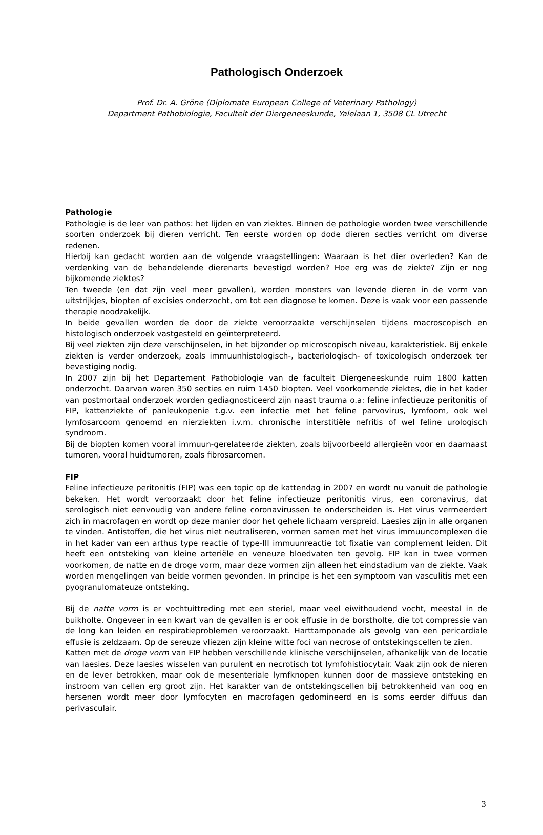Pathologisch Onderzoek
Prof. Dr. A. Gröne (Diplomate European College of Veterinary Pathology)
Department Pathobiologie, Faculteit der Diergeneeskunde, Yalelaan 1, 3508 CL Utrecht
Pathologie
Pathologie is de leer van pathos: het lijden en van ziektes. Binnen de pathologie worden twee verschillende soorten onderzoek bij dieren verricht. Ten eerste worden op dode dieren secties verricht om diverse redenen.
Hierbij kan gedacht worden aan de volgende vraagstellingen: Waaraan is het dier overleden? Kan de verdenking van de behandelende dierenarts bevestigd worden? Hoe erg was de ziekte? Zijn er nog bijkomende ziektes?
Ten tweede (en dat zijn veel meer gevallen), worden monsters van levende dieren in de vorm van uitstrijkjes, biopten of excisies onderzocht, om tot een diagnose te komen. Deze is vaak voor een passende therapie noodzakelijk.
In beide gevallen worden de door de ziekte veroorzaakte verschijnselen tijdens macroscopisch en histologisch onderzoek vastgesteld en geïnterpreteerd.
Bij veel ziekten zijn deze verschijnselen, in het bijzonder op microscopisch niveau, karakteristiek. Bij enkele ziekten is verder onderzoek, zoals immuunhistologisch-, bacteriologisch- of toxicologisch onderzoek ter bevestiging nodig.
In 2007 zijn bij het Departement Pathobiologie van de faculteit Diergeneeskunde ruim 1800 katten onderzocht. Daarvan waren 350 secties en ruim 1450 biopten. Veel voorkomende ziektes, die in het kader van postmortaal onderzoek worden gediagnosticeerd zijn naast trauma o.a: feline infectieuze peritonitis of FIP, kattenziekte of panleukopenie t.g.v. een infectie met het feline parvovirus, lymfoom, ook wel lymfosarcoom genoemd en nierziekten i.v.m. chronische interstitiële nefritis of wel feline urologisch syndroom.
Bij de biopten komen vooral immuun-gerelateerde ziekten, zoals bijvoorbeeld allergieën voor en daarnaast tumoren, vooral huidtumoren, zoals fibrosarcomen.
FIP
Feline infectieuze peritonitis (FIP) was een topic op de kattendag in 2007 en wordt nu vanuit de pathologie bekeken. Het wordt veroorzaakt door het feline infectieuze peritonitis virus, een coronavirus, dat serologisch niet eenvoudig van andere feline coronavirussen te onderscheiden is. Het virus vermeerdert zich in macrofagen en wordt op deze manier door het gehele lichaam verspreid. Laesies zijn in alle organen te vinden. Antistoffen, die het virus niet neutraliseren, vormen samen met het virus immuuncomplexen die in het kader van een arthus type reactie of type-III immuunreactie tot fixatie van complement leiden. Dit heeft een ontsteking van kleine arteriële en veneuze bloedvaten ten gevolg. FIP kan in twee vormen voorkomen, de natte en de droge vorm, maar deze vormen zijn alleen het eindstadium van de ziekte. Vaak worden mengelingen van beide vormen gevonden. In principe is het een symptoom van vasculitis met een pyogranulomateuze ontsteking.
Bij de natte vorm is er vochtuittreding met een steriel, maar veel eiwithoudend vocht, meestal in de buikholte. Ongeveer in een kwart van de gevallen is er ook effusie in de borstholte, die tot compressie van de long kan leiden en respiratieproblemen veroorzaakt. Harttamponade als gevolg van een pericardiale effusie is zeldzaam. Op de sereuze vliezen zijn kleine witte foci van necrose of ontstekingscellen te zien.
Katten met de droge vorm van FIP hebben verschillende klinische verschijnselen, afhankelijk van de locatie van laesies. Deze laesies wisselen van purulent en necrotisch tot lymfohistiocytair. Vaak zijn ook de nieren en de lever betrokken, maar ook de mesenteriale lymfknopen kunnen door de massieve ontsteking en instroom van cellen erg groot zijn. Het karakter van de ontstekingscellen bij betrokkenheid van oog en hersenen wordt meer door lymfocyten en macrofagen gedomineerd en is soms eerder diffuus dan perivasculair.
3